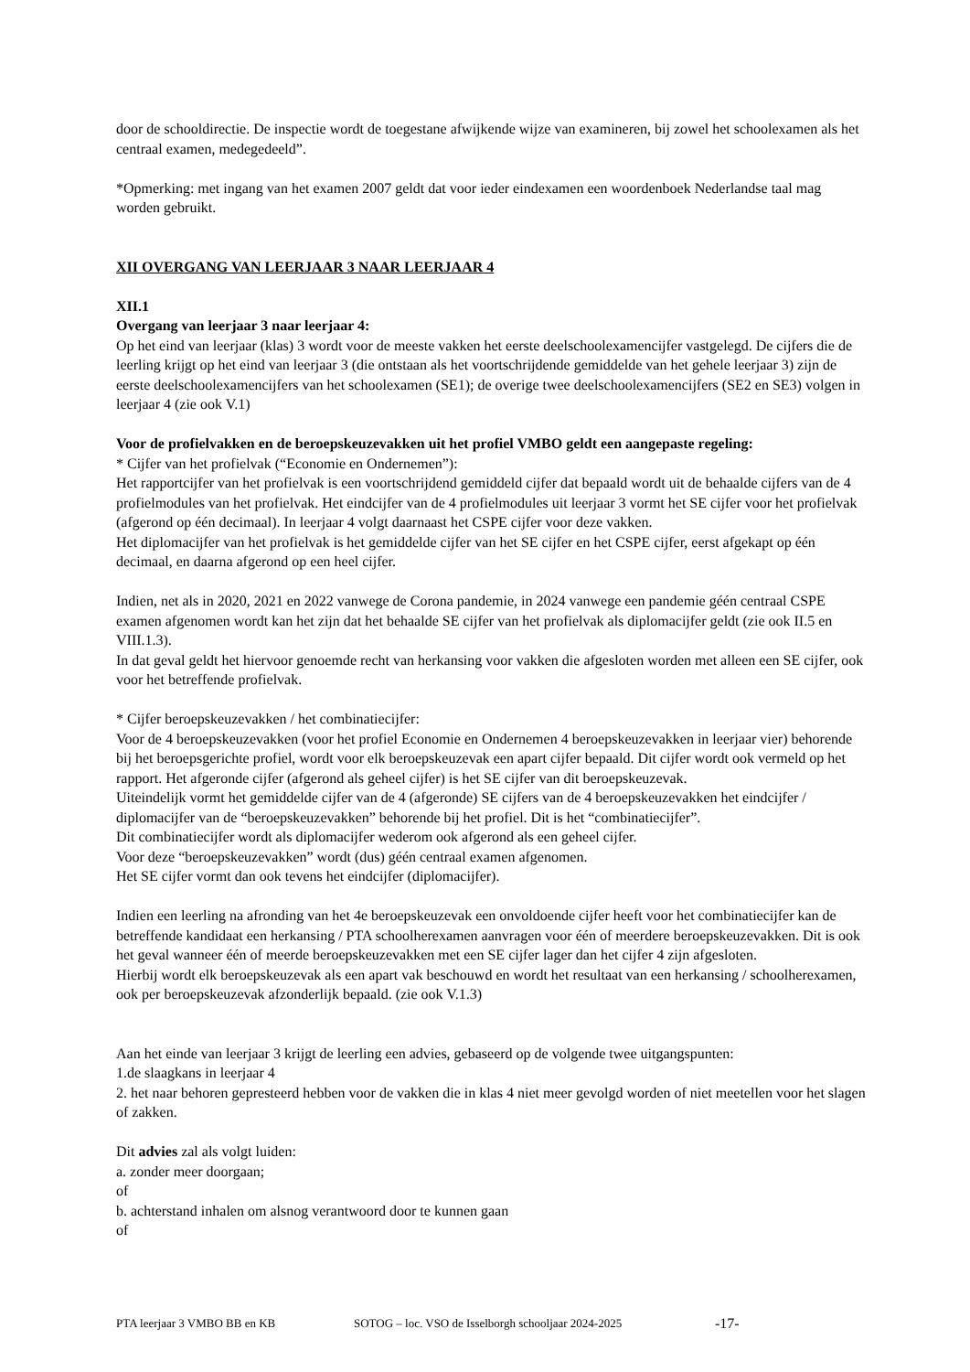door de schooldirectie. De inspectie wordt de toegestane afwijkende wijze van examineren, bij zowel het schoolexamen als het centraal examen, medegedeeld”.
*Opmerking: met ingang van het examen 2007 geldt dat voor ieder eindexamen een woordenboek Nederlandse taal mag worden gebruikt.
XII OVERGANG VAN LEERJAAR 3 NAAR LEERJAAR 4
XII.1
Overgang van leerjaar 3 naar leerjaar 4:
Op het eind van leerjaar (klas) 3 wordt voor de meeste vakken het eerste deelschoolexamencijfer vastgelegd. De cijfers die de leerling krijgt op het eind van leerjaar 3 (die ontstaan als het voortschrijdende gemiddelde van het gehele leerjaar 3) zijn de eerste deelschoolexamencijfers van het schoolexamen (SE1); de overige twee deelschoolexamencijfers (SE2 en SE3) volgen in leerjaar 4 (zie ook V.1)
Voor de profielvakken en de beroepskeuzevakken uit het profiel VMBO geldt een aangepaste regeling:
* Cijfer van het profielvak (“Economie en Ondernemen”):
Het rapportcijfer van het profielvak is een voortschrijdend gemiddeld cijfer dat bepaald wordt uit de behaalde cijfers van de 4 profielmodules van het profielvak. Het eindcijfer van de 4 profielmodules uit leerjaar 3 vormt het SE cijfer voor het profielvak (afgerond op één decimaal). In leerjaar 4 volgt daarnaast het CSPE cijfer voor deze vakken.
Het diplomacijfer van het profielvak is het gemiddelde cijfer van het SE cijfer en het CSPE cijfer, eerst afgekapt op één decimaal, en daarna afgerond op een heel cijfer.
Indien, net als in 2020, 2021 en 2022 vanwege de Corona pandemie, in 2024 vanwege een pandemie géén centraal CSPE examen afgenomen wordt kan het zijn dat het behaalde SE cijfer van het profielvak als diplomacijfer geldt (zie ook II.5 en VIII.1.3).
In dat geval geldt het hiervoor genoemde recht van herkansing voor vakken die afgesloten worden met alleen een SE cijfer, ook voor het betreffende profielvak.
* Cijfer beroepskeuzevakken / het combinatiecijfer:
Voor de 4 beroepskeuzevakken (voor het profiel Economie en Ondernemen 4 beroepskeuzevakken in leerjaar vier) behorende bij het beroepsgerichte profiel, wordt voor elk beroepskeuzevak een apart cijfer bepaald. Dit cijfer wordt ook vermeld op het rapport. Het afgeronde cijfer (afgerond als geheel cijfer) is het SE cijfer van dit beroepskeuzevak.
Uiteindelijk vormt het gemiddelde cijfer van de 4 (afgeronde) SE cijfers van de 4 beroepskeuzevakken het eindcijfer / diplomacijfer van de “beroepskeuzevakken” behorende bij het profiel. Dit is het “combinatiecijfer”.
Dit combinatiecijfer wordt als diplomacijfer wederom ook afgerond als een geheel cijfer.
Voor deze “beroepskeuzevakken” wordt (dus) géén centraal examen afgenomen.
Het SE cijfer vormt dan ook tevens het eindcijfer (diplomacijfer).
Indien een leerling na afronding van het 4e beroepskeuzevak een onvoldoende cijfer heeft voor het combinatiecijfer kan de betreffende kandidaat een herkansing / PTA schoolherexamen aanvragen voor één of meerdere beroepskeuzevakken. Dit is ook het geval wanneer één of meerde beroepskeuzevakken met een SE cijfer lager dan het cijfer 4 zijn afgesloten.
Hierbij wordt elk beroepskeuzevak als een apart vak beschouwd en wordt het resultaat van een herkansing / schoolherexamen, ook per beroepskeuzevak afzonderlijk bepaald. (zie ook V.1.3)
Aan het einde van leerjaar 3 krijgt de leerling een advies, gebaseerd op de volgende twee uitgangspunten:
1.de slaagkans in leerjaar 4
2. het naar behoren gepresteerd hebben voor de vakken die in klas 4 niet meer gevolgd worden of niet meetellen voor het slagen of zakken.
Dit advies zal als volgt luiden:
a. zonder meer doorgaan;
of
b. achterstand inhalen om alsnog verantwoord door te kunnen gaan
of
PTA leerjaar 3 VMBO BB en KB SOTOG – loc. VSO de Isselborgh schooljaar 2024-2025 -17-